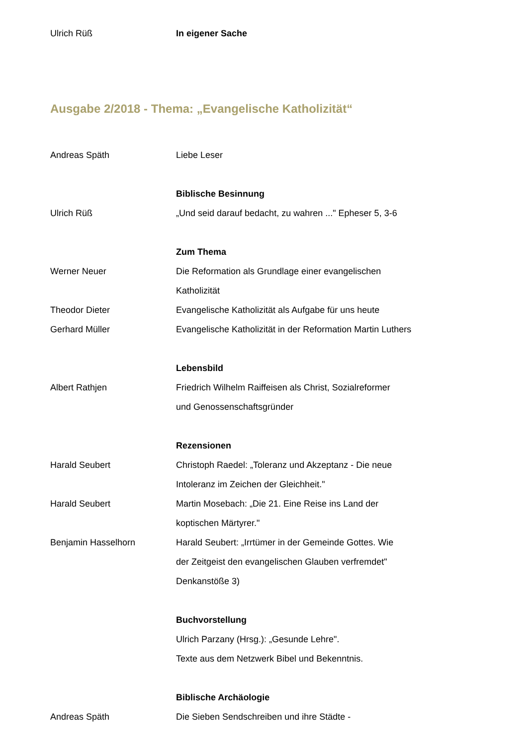Ulrich Rüß In eigener Sache
Ausgabe 2/2018 - Thema: „Evangelische Katholizität“
Andreas Späth Liebe Leser
Biblische Besinnung
Ulrich Rüß „Und seid darauf bedacht, zu wahren ..." Epheser 5, 3-6
Zum Thema
Werner Neuer Die Reformation als Grundlage einer evangelischen
Katholizität
Theodor Dieter Evangelische Katholizität als Aufgabe für uns heute
Gerhard Müller Evangelische Katholizität in der Reformation Martin Luthers
Lebensbild
Albert Rathjen Friedrich Wilhelm Raiffeisen als Christ, Sozialreformer
und Genossenschaftsgründer
Rezensionen
Harald Seubert Christoph Raedel: „Toleranz und Akzeptanz - Die neue
Intoleranz im Zeichen der Gleichheit."
Harald Seubert Martin Mosebach: „Die 21. Eine Reise ins Land der
koptischen Märtyrer."
Benjamin Hasselhorn Harald Seubert: „Irrtümer in der Gemeinde Gottes. Wie
der Zeitgeist den evangelischen Glauben verfremdet"
Denkanstöße 3)
Buchvorstellung
Ulrich Parzany (Hrsg.): „Gesunde Lehre".
Texte aus dem Netzwerk Bibel und Bekenntnis.
Biblische Archäologie
Andreas Späth Die Sieben Sendschreiben und ihre Städte -